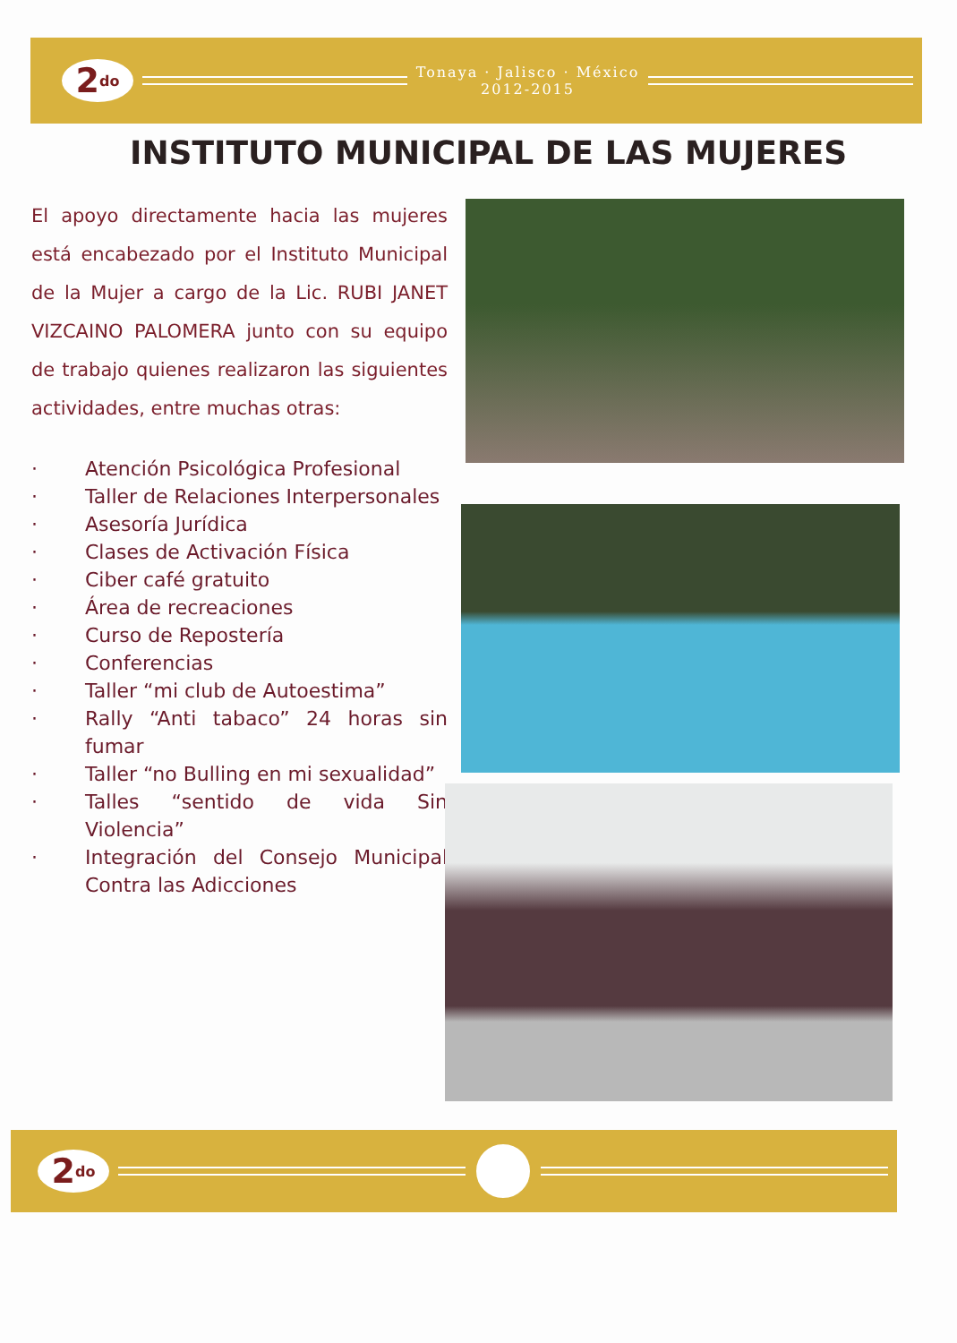2<sup>do</sup>
Tonaya · Jalisco · México
2012-2015
INSTITUTO MUNICIPAL DE LAS MUJERES
El apoyo directamente hacia las mujeres está encabezado por el Instituto Municipal de la Mujer a cargo de la Lic. RUBI JANET VIZCAINO PALOMERA junto con su equipo de trabajo quienes realizaron las siguientes actividades, entre muchas otras:
· Atención Psicológica Profesional
· Taller de Relaciones Interpersonales
· Asesoría Jurídica
· Clases de Activación Física
· Ciber café gratuito
· Área de recreaciones
· Curso de Repostería
· Conferencias
· Taller “mi club de Autoestima”
· Rally “Anti tabaco” 24 horas sin fumar
· Taller “no Bulling en mi sexualidad”
· Talles “sentido de vida Sin Violencia”
· Integración del Consejo Municipal Contra las Adicciones
2<sup>do</sup>